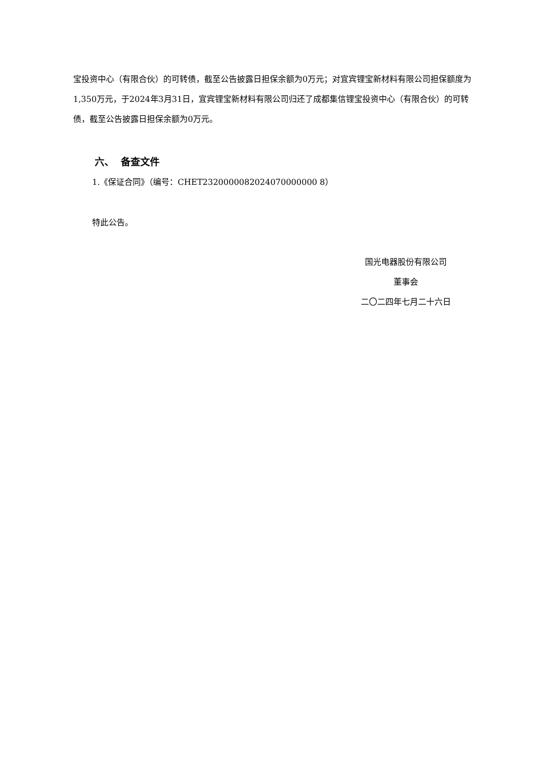宝投资中心（有限合伙）的可转债，截至公告披露日担保余额为0万元；对宜宾锂宝新材料有限公司担保额度为1,350万元，于2024年3月31日，宜宾锂宝新材料有限公司归还了成都集信锂宝投资中心（有限合伙）的可转债，截至公告披露日担保余额为0万元。
六、 备查文件
1.《保证合同》（编号：CHET2320000082024070000000 8）
特此公告。
国光电器股份有限公司
董事会
二〇二四年七月二十六日